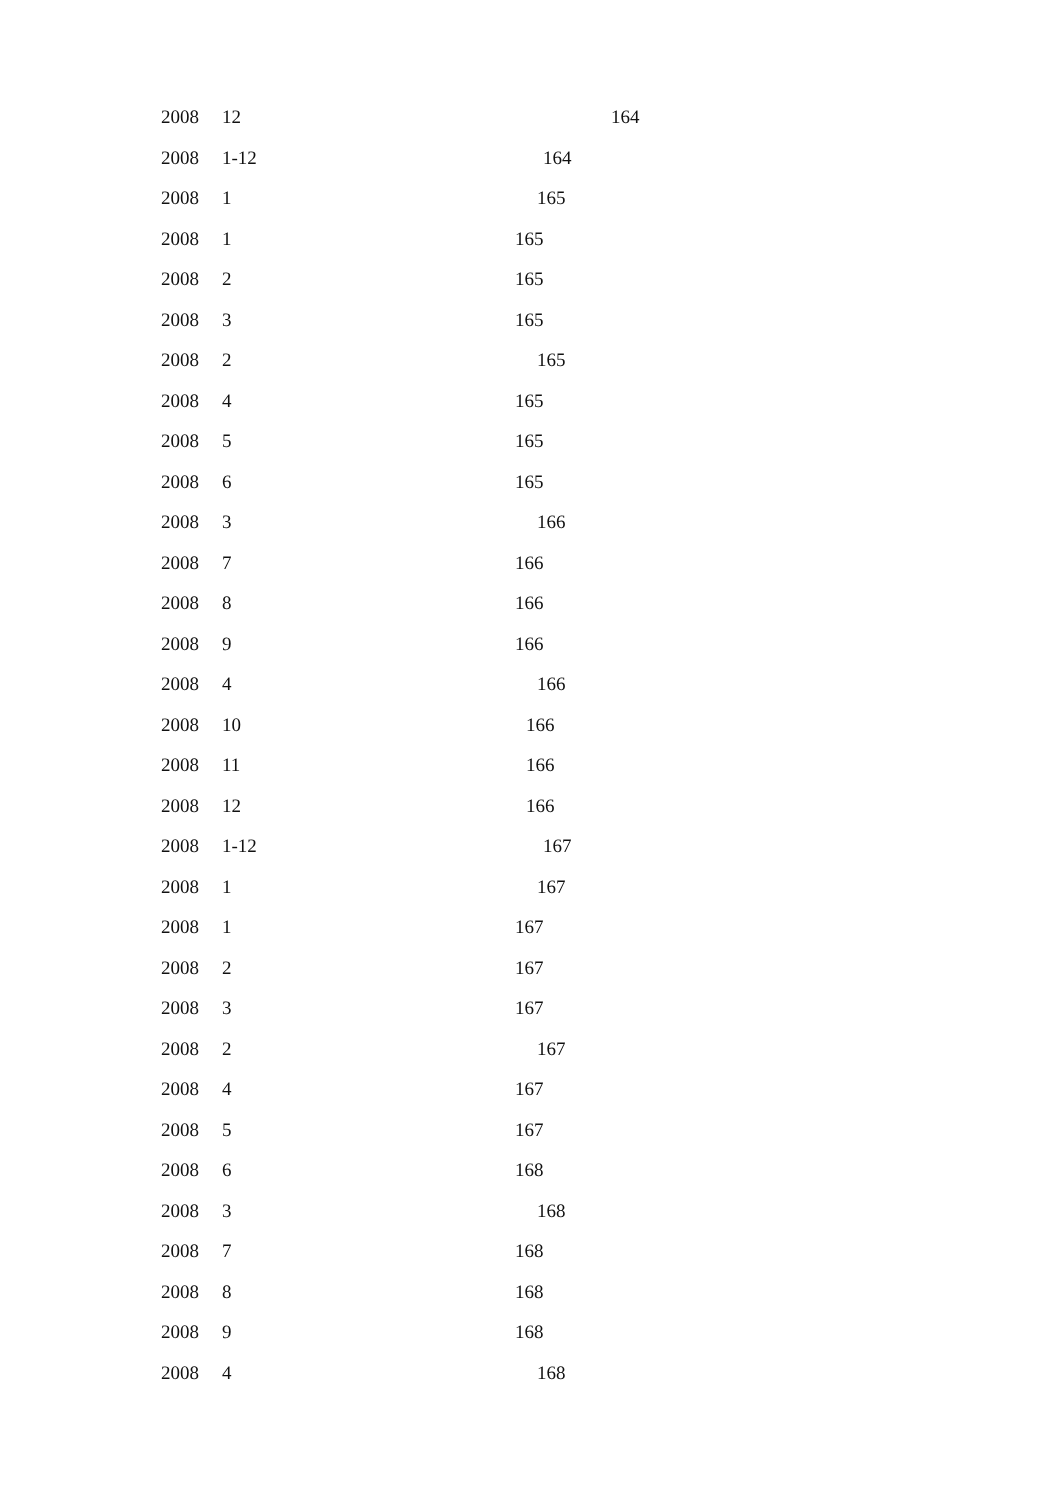2008 12 164
2008 1-12 164
2008 1 165
2008 1 165
2008 2 165
2008 3 165
2008 2 165
2008 4 165
2008 5 165
2008 6 165
2008 3 166
2008 7 166
2008 8 166
2008 9 166
2008 4 166
2008 10 166
2008 11 166
2008 12 166
2008 1-12 167
2008 1 167
2008 1 167
2008 2 167
2008 3 167
2008 2 167
2008 4 167
2008 5 167
2008 6 168
2008 3 168
2008 7 168
2008 8 168
2008 9 168
2008 4 168